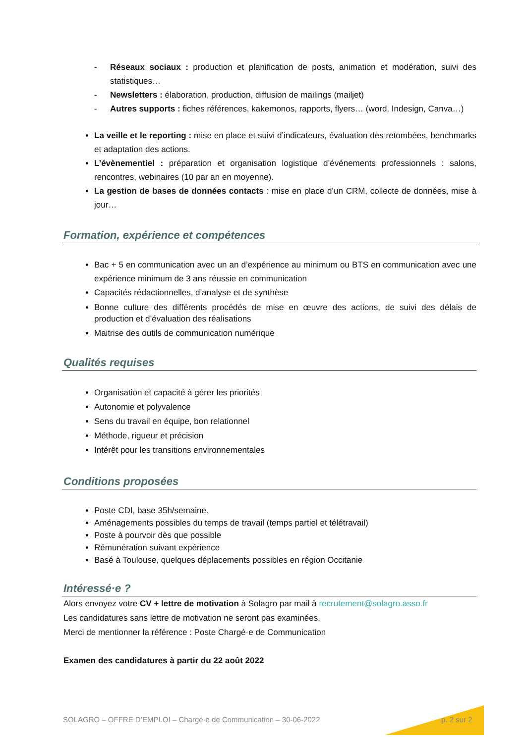- Réseaux sociaux : production et planification de posts, animation et modération, suivi des statistiques…
- Newsletters : élaboration, production, diffusion de mailings (mailjet)
- Autres supports : fiches références, kakemonos, rapports, flyers… (word, Indesign, Canva…)
La veille et le reporting : mise en place et suivi d’indicateurs, évaluation des retombées, benchmarks et adaptation des actions.
L’évènementiel : préparation et organisation logistique d’événements professionnels : salons, rencontres, webinaires (10 par an en moyenne).
La gestion de bases de données contacts : mise en place d’un CRM, collecte de données, mise à jour…
Formation, expérience et compétences
Bac + 5 en communication avec un an d’expérience au minimum ou BTS en communication avec une expérience minimum de 3 ans réussie en communication
Capacités rédactionnelles, d’analyse et de synthèse
Bonne culture des différents procédés de mise en œuvre des actions, de suivi des délais de production et d’évaluation des réalisations
Maitrise des outils de communication numérique
Qualités requises
Organisation et capacité à gérer les priorités
Autonomie et polyvalence
Sens du travail en équipe, bon relationnel
Méthode, rigueur et précision
Intérêt pour les transitions environnementales
Conditions proposées
Poste CDI, base 35h/semaine.
Aménagements possibles du temps de travail (temps partiel et télétravail)
Poste à pourvoir dès que possible
Rémunération suivant expérience
Basé à Toulouse, quelques déplacements possibles en région Occitanie
Intéressé·e ?
Alors envoyez votre CV + lettre de motivation à Solagro par mail à recrutement@solagro.asso.fr
Les candidatures sans lettre de motivation ne seront pas examinées.
Merci de mentionner la référence : Poste Chargé·e de Communication
Examen des candidatures à partir du 22 août 2022
SOLAGRO – OFFRE D’EMPLOI – Chargé·e de Communication – 30-06-2022
p. 2 sur 2